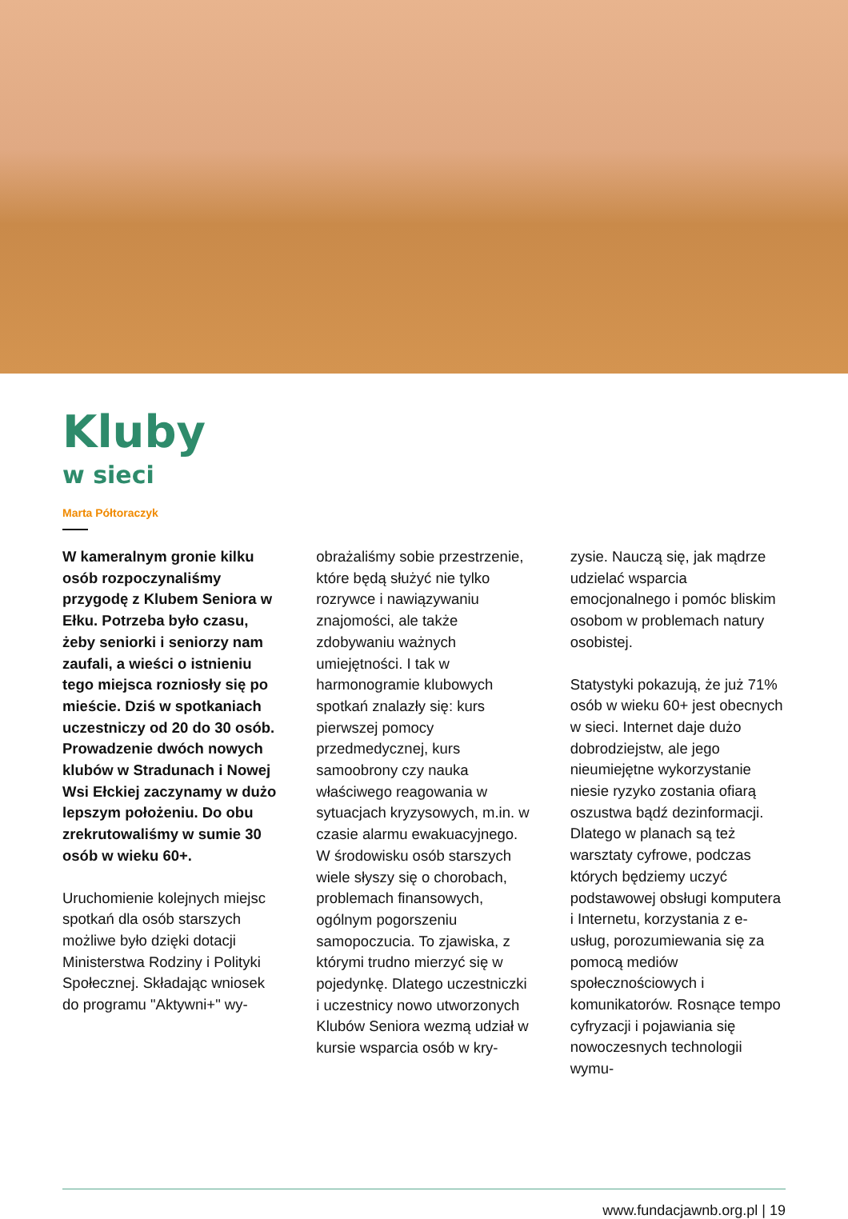Kluby
w sieci
Marta Półtoraczyk
W kameralnym gronie kilku osób rozpoczynaliśmy przygodę z Klubem Seniora w Ełku. Potrzeba było czasu, żeby seniorki i seniorzy nam zaufali, a wieści o istnieniu tego miejsca rozniosły się po mieście. Dziś w spotkaniach uczestniczy od 20 do 30 osób. Prowadzenie dwóch nowych klubów w Stradunach i Nowej Wsi Ełckiej zaczynamy w dużo lepszym położeniu. Do obu zrekrutowaliśmy w sumie 30 osób w wieku 60+.
Uruchomienie kolejnych miejsc spotkań dla osób starszych możliwe było dzięki dotacji Ministerstwa Rodziny i Polityki Społecznej. Składając wniosek do programu "Aktywni+" wy-
obrażaliśmy sobie przestrzenie, które będą służyć nie tylko rozrywce i nawiązywaniu znajomości, ale także zdobywaniu ważnych umiejętności. I tak w harmonogramie klubowych spotkań znalazły się: kurs pierwszej pomocy przedmedycznej, kurs samoobrony czy nauka właściwego reagowania w sytuacjach kryzysowych, m.in. w czasie alarmu ewakuacyjnego. W środowisku osób starszych wiele słyszy się o chorobach, problemach finansowych, ogólnym pogorszeniu samopoczucia. To zjawiska, z którymi trudno mierzyć się w pojedynkę. Dlatego uczestniczki i uczestnicy nowo utworzonych Klubów Seniora wezmą udział w kursie wsparcia osób w kry-
zysie. Nauczą się, jak mądrze udzielać wsparcia emocjonalnego i pomóc bliskim osobom w problemach natury osobistej.
Statystyki pokazują, że już 71% osób w wieku 60+ jest obecnych w sieci. Internet daje dużo dobrodziejstw, ale jego nieumiejętne wykorzystanie niesie ryzyko zostania ofiarą oszustwa bądź dezinformacji. Dlatego w planach są też warsztaty cyfrowe, podczas których będziemy uczyć podstawowej obsługi komputera i Internetu, korzystania z e-usług, porozumiewania się za pomocą mediów społecznościowych i komunikatorów. Rosnące tempo cyfryzacji i pojawiania się nowoczesnych technologii wymu-
www.fundacjawnb.org.pl | 19